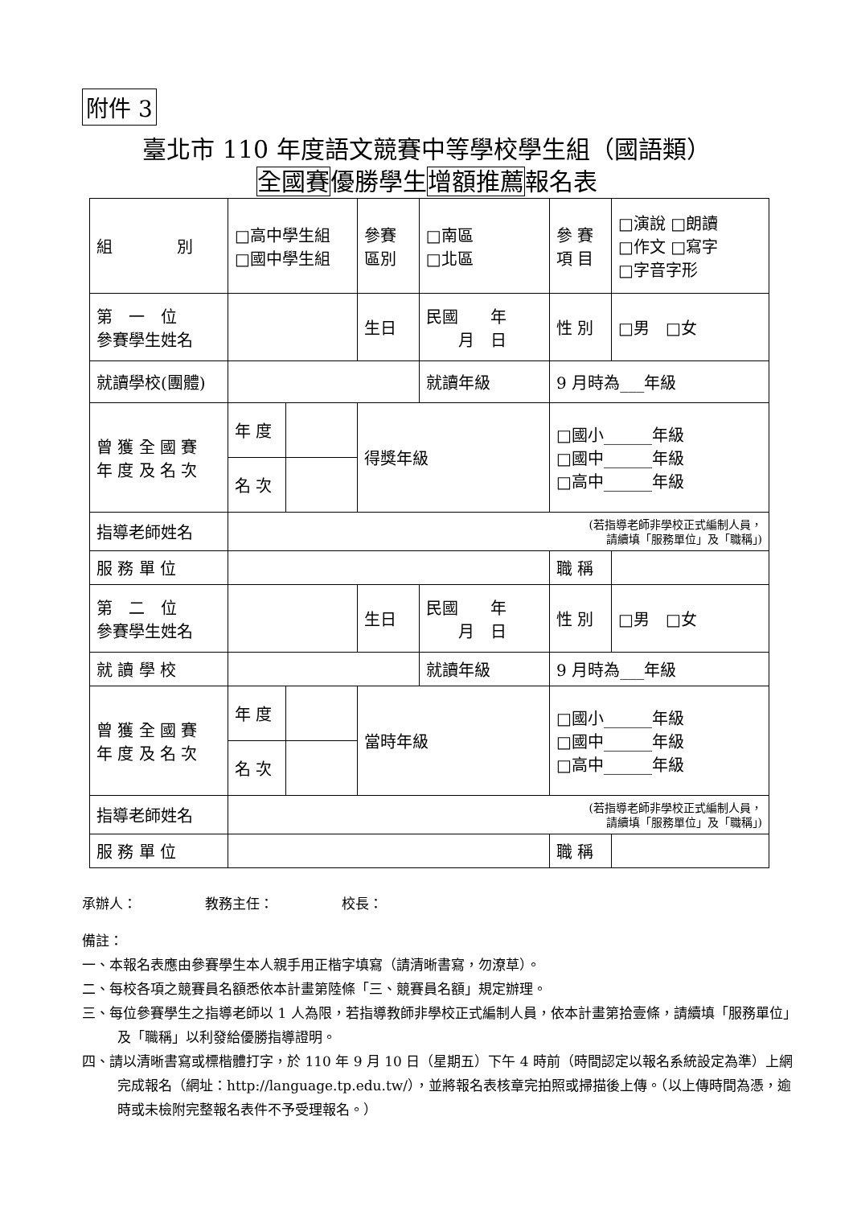附件 3
臺北市 110 年度語文競賽中等學校學生組（國語類）
全國賽優勝學生增額推薦報名表
| 組 別 | □高中學生組 □國中學生組 | | 參賽 區別 | □南區 □北區 | 參 賽 項 目 | □演說 □朗讀 □作文 □寫字 □字音字形 |
| 第 一 位 參賽學生姓名 | | | 生日 | 民國 年 月 日 | 性 別 | □男 □女 |
| 就讀學校(團體) | | | | 就讀年級 | 9 月時為___年級 | |
| 曾 獲 全 國 賽 年 度 及 名 次 | 年 度 | | 得獎年級 | | □國小______年級 □國中______年級 □高中______年級 | |
| | 名 次 | | | | | |
| 指導老師姓名 | (若指導老師非學校正式編制人員， 請續填「服務單位」及「職稱」) | | | | | |
| 服 務 單 位 | | | | | 職 稱 | |
| 第 二 位 參賽學生姓名 | | | 生日 | 民國 年 月 日 | 性 別 | □男 □女 |
| 就 讀 學 校 | | | | 就讀年級 | 9 月時為___年級 | |
| 曾 獲 全 國 賽 年 度 及 名 次 | 年 度 | | 當時年級 | | □國小______年級 □國中______年級 □高中______年級 | |
| | 名 次 | | | | | |
| 指導老師姓名 | (若指導老師非學校正式編制人員， 請續填「服務單位」及「職稱」) | | | | | |
| 服 務 單 位 | | | | | 職 稱 | |
承辦人：　　　　　教務主任：　　　　　校長：
備註：
一、本報名表應由參賽學生本人親手用正楷字填寫（請清晰書寫，勿潦草）。
二、每校各項之競賽員名額悉依本計畫第陸條「三、競賽員名額」規定辦理。
三、每位參賽學生之指導老師以 1 人為限，若指導教師非學校正式編制人員，依本計畫第拾壹條，請續填「服務單位」及「職稱」以利發給優勝指導證明。
四、請以清晰書寫或標楷體打字，於 110 年 9 月 10 日（星期五）下午 4 時前（時間認定以報名系統設定為準）上網完成報名（網址：http://language.tp.edu.tw/），並將報名表核章完拍照或掃描後上傳。（以上傳時間為憑，逾時或未檢附完整報名表件不予受理報名。）